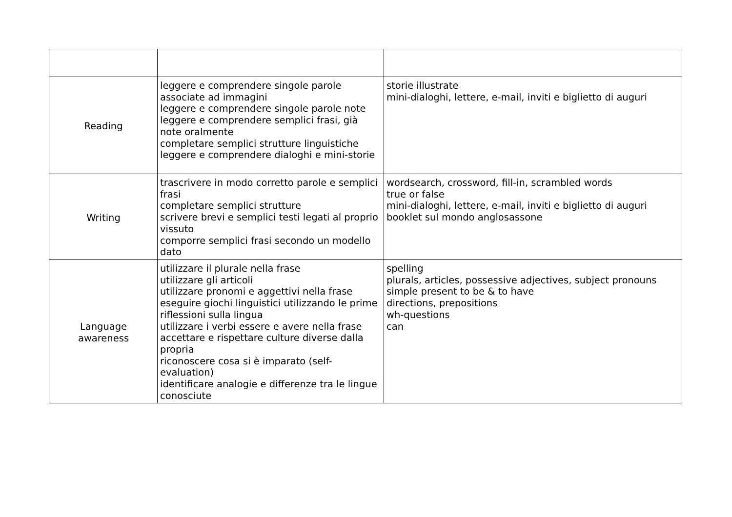| Reading | leggere e comprendere singole parole associate ad immagini leggere e comprendere singole parole note leggere e comprendere semplici frasi, già note oralmente completare semplici strutture linguistiche leggere e comprendere dialoghi e mini-storie | storie illustrate mini-dialoghi, lettere, e-mail, inviti e biglietto di auguri |
| Writing | trascrivere in modo corretto parole e semplici frasi completare semplici strutture scrivere brevi e semplici testi legati al proprio vissuto comporre semplici frasi secondo un modello dato | wordsearch, crossword, fill-in, scrambled words true or false mini-dialoghi, lettere, e-mail, inviti e biglietto di auguri booklet sul mondo anglosassone |
| Language awareness | utilizzare il plurale nella frase utilizzare gli articoli utilizzare pronomi e aggettivi nella frase eseguire giochi linguistici utilizzando le prime riflessioni sulla lingua utilizzare i verbi essere e avere nella frase accettare e rispettare culture diverse dalla propria riconoscere cosa si è imparato (self-evaluation) identificare analogie e differenze tra le lingue conosciute | spelling plurals, articles, possessive adjectives, subject pronouns simple present to be & to have directions, prepositions wh-questions can |